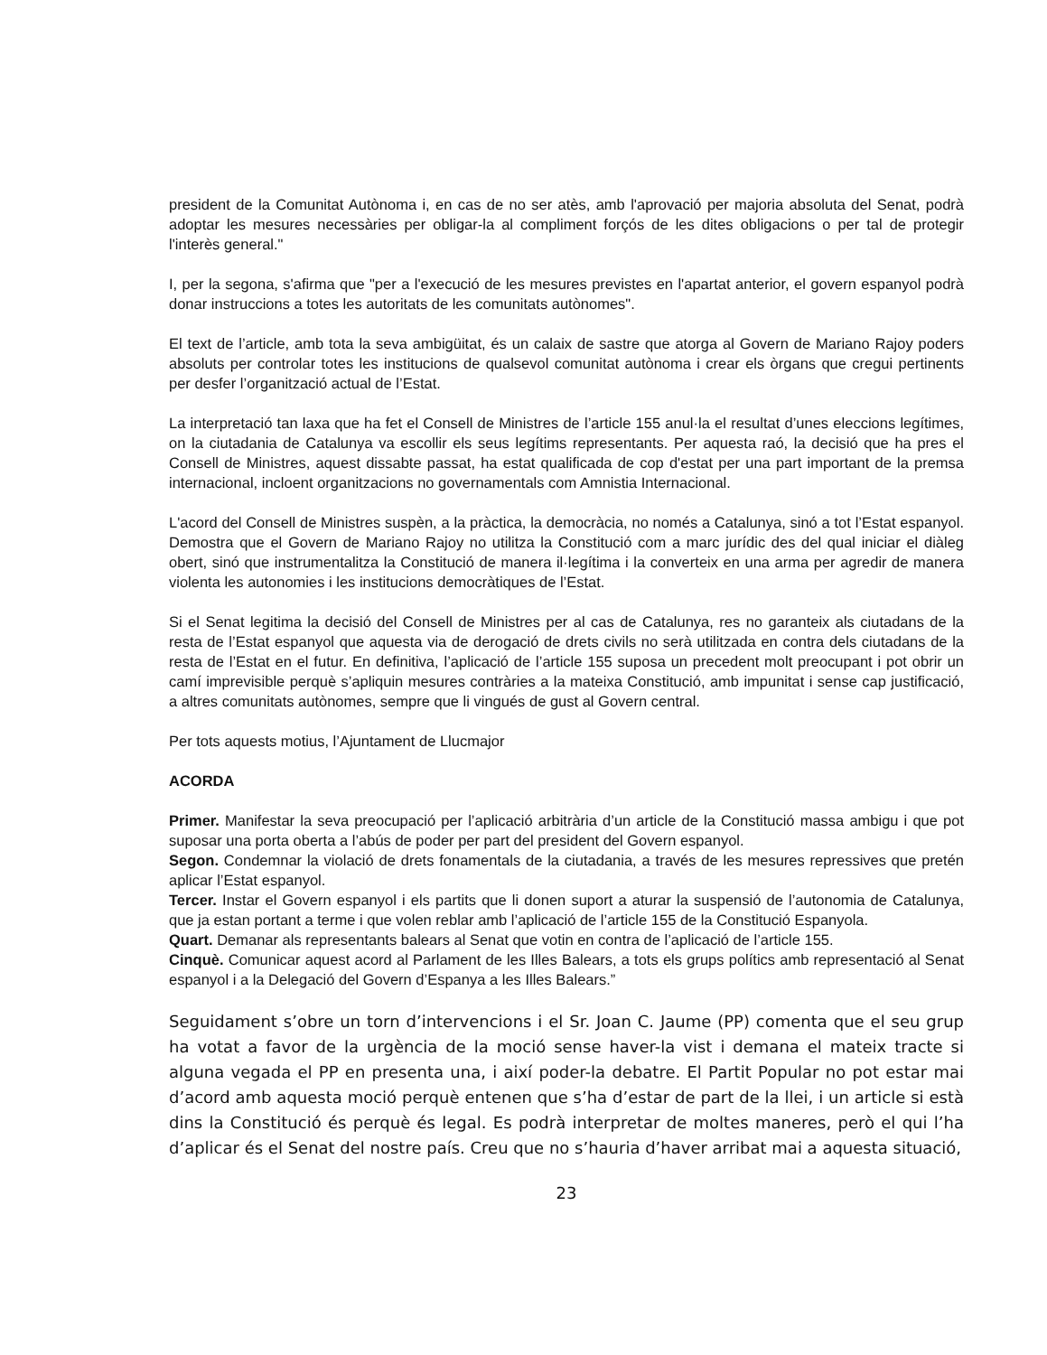president de la Comunitat Autònoma i, en cas de no ser atès, amb l'aprovació per majoria absoluta del Senat, podrà adoptar les mesures necessàries per obligar-la al compliment forçós de les dites obligacions o per tal de protegir l'interès general."
I, per la segona, s'afirma que "per a l'execució de les mesures previstes en l'apartat anterior, el govern espanyol podrà donar instruccions a totes les autoritats de les comunitats autònomes".
El text de l’article, amb tota la seva ambigüitat, és un calaix de sastre que atorga al Govern de Mariano Rajoy poders absoluts per controlar totes les institucions de qualsevol comunitat autònoma i crear els òrgans que cregui pertinents per desfer l’organització actual de l’Estat.
La interpretació tan laxa que ha fet el Consell de Ministres de l’article 155 anul·la el resultat d’unes eleccions legítimes, on la ciutadania de Catalunya va escollir els seus legítims representants. Per aquesta raó, la decisió que ha pres el Consell de Ministres, aquest dissabte passat, ha estat qualificada de cop d'estat per una part important de la premsa internacional, incloent organitzacions no governamentals com Amnistia Internacional.
L'acord del Consell de Ministres suspèn, a la pràctica, la democràcia, no només a Catalunya, sinó a tot l’Estat espanyol. Demostra que el Govern de Mariano Rajoy no utilitza la Constitució com a marc jurídic des del qual iniciar el diàleg obert, sinó que instrumentalitza la Constitució de manera il·legítima i la converteix en una arma per agredir de manera violenta les autonomies i les institucions democràtiques de l’Estat.
Si el Senat legitima la decisió del Consell de Ministres per al cas de Catalunya, res no garanteix als ciutadans de la resta de l’Estat espanyol que aquesta via de derogació de drets civils no serà utilitzada en contra dels ciutadans de la resta de l’Estat en el futur. En definitiva, l’aplicació de l’article 155 suposa un precedent molt preocupant i pot obrir un camí imprevisible perquè s’apliquin mesures contràries a la mateixa Constitució, amb impunitat i sense cap justificació, a altres comunitats autònomes, sempre que li vingués de gust al Govern central.
Per tots aquests motius, l’Ajuntament de Llucmajor
ACORDA
Primer. Manifestar la seva preocupació per l’aplicació arbitrària d’un article de la Constitució massa ambigu i que pot suposar una porta oberta a l’abús de poder per part del president del Govern espanyol.
Segon. Condemnar la violació de drets fonamentals de la ciutadania, a través de les mesures repressives que pretén aplicar l’Estat espanyol.
Tercer. Instar el Govern espanyol i els partits que li donen suport a aturar la suspensió de l’autonomia de Catalunya, que ja estan portant a terme i que volen reblar amb l’aplicació de l’article 155 de la Constitució Espanyola.
Quart. Demanar als representants balears al Senat que votin en contra de l’aplicació de l’article 155.
Cinquè. Comunicar aquest acord al Parlament de les Illes Balears, a tots els grups polítics amb representació al Senat espanyol i a la Delegació del Govern d’Espanya a les Illes Balears.”
Seguidament s’obre un torn d’intervencions i el Sr. Joan C. Jaume (PP) comenta que el seu grup ha votat a favor de la urgència de la moció sense haver-la vist i demana el mateix tracte si alguna vegada el PP en presenta una, i així poder-la debatre. El Partit Popular no pot estar mai d’acord amb aquesta moció perquè entenen que s’ha d’estar de part de la llei, i un article si està dins la Constitució és perquè és legal. Es podrà interpretar de moltes maneres, però el qui l’ha d’aplicar és el Senat del nostre país. Creu que no s’hauria d’haver arribat mai a aquesta situació,
23